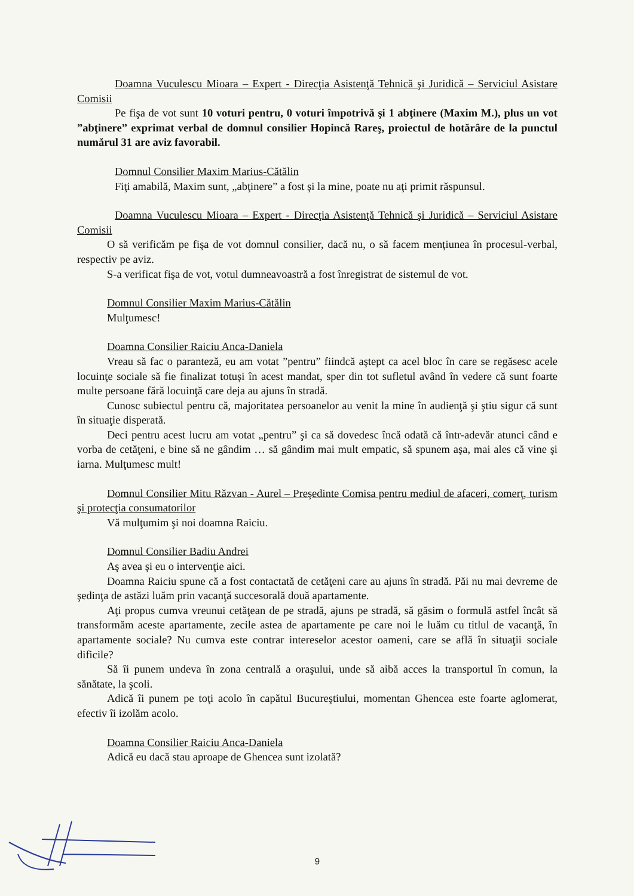Doamna Vuculescu Mioara – Expert - Direcţia Asistenţă Tehnică şi Juridică – Serviciul Asistare Comisii
Pe fişa de vot sunt 10 voturi pentru, 0 voturi împotrivă şi 1 abţinere (Maxim M.), plus un vot ”abţinere” exprimat verbal de domnul consilier Hopincă Rareş, proiectul de hotărâre de la punctul numărul 31 are aviz favorabil.
Domnul Consilier Maxim Marius-Cătălin
Fiţi amabilă, Maxim sunt, „abţinere” a fost şi la mine, poate nu aţi primit răspunsul.
Doamna Vuculescu Mioara – Expert - Direcţia Asistenţă Tehnică şi Juridică – Serviciul Asistare Comisii
O să verificăm pe fişa de vot domnul consilier, dacă nu, o să facem menţiunea în procesul-verbal, respectiv pe aviz.
S-a verificat fişa de vot, votul dumneavoastră a fost înregistrat de sistemul de vot.
Domnul Consilier Maxim Marius-Cătălin
Mulţumesc!
Doamna Consilier Raiciu Anca-Daniela
Vreau să fac o paranteză, eu am votat ”pentru” fiindcă aştept ca acel bloc în care se regăsesc acele locuinţe sociale să fie finalizat totuşi în acest mandat, sper din tot sufletul având în vedere că sunt foarte multe persoane fără locuinţă care deja au ajuns în stradă.
Cunosc subiectul pentru că, majoritatea persoanelor au venit la mine în audienţă şi ştiu sigur că sunt în situaţie disperată.
Deci pentru acest lucru am votat „pentru” şi ca să dovedesc încă odată că într-adevăr atunci când e vorba de cetăţeni, e bine să ne gândim … să gândim mai mult empatic, să spunem aşa, mai ales că vine şi iarna. Mulţumesc mult!
Domnul Consilier Mitu Răzvan - Aurel – Preşedinte Comisa pentru mediul de afaceri, comerţ, turism şi protecţia consumatorilor
Vă mulţumim şi noi doamna Raiciu.
Domnul Consilier Badiu Andrei
Aş avea şi eu o intervenţie aici.
Doamna Raiciu spune că a fost contactată de cetăţeni care au ajuns în stradă. Păi nu mai devreme de şedinţa de astăzi luăm prin vacanţă succesorală două apartamente.
Aţi propus cumva vreunui cetăţean de pe stradă, ajuns pe stradă, să găsim o formulă astfel încât să transformăm aceste apartamente, zecile astea de apartamente pe care noi le luăm cu titlul de vacanţă, în apartamente sociale? Nu cumva este contrar intereselor acestor oameni, care se află în situaţii sociale dificile?
Să îi punem undeva în zona centrală a oraşului, unde să aibă acces la transportul în comun, la sănătate, la şcoli.
Adică îi punem pe toţi acolo în capătul Bucureştiului, momentan Ghencea este foarte aglomerat, efectiv îi izolăm acolo.
Doamna Consilier Raiciu Anca-Daniela
Adică eu dacă stau aproape de Ghencea sunt izolată?
9